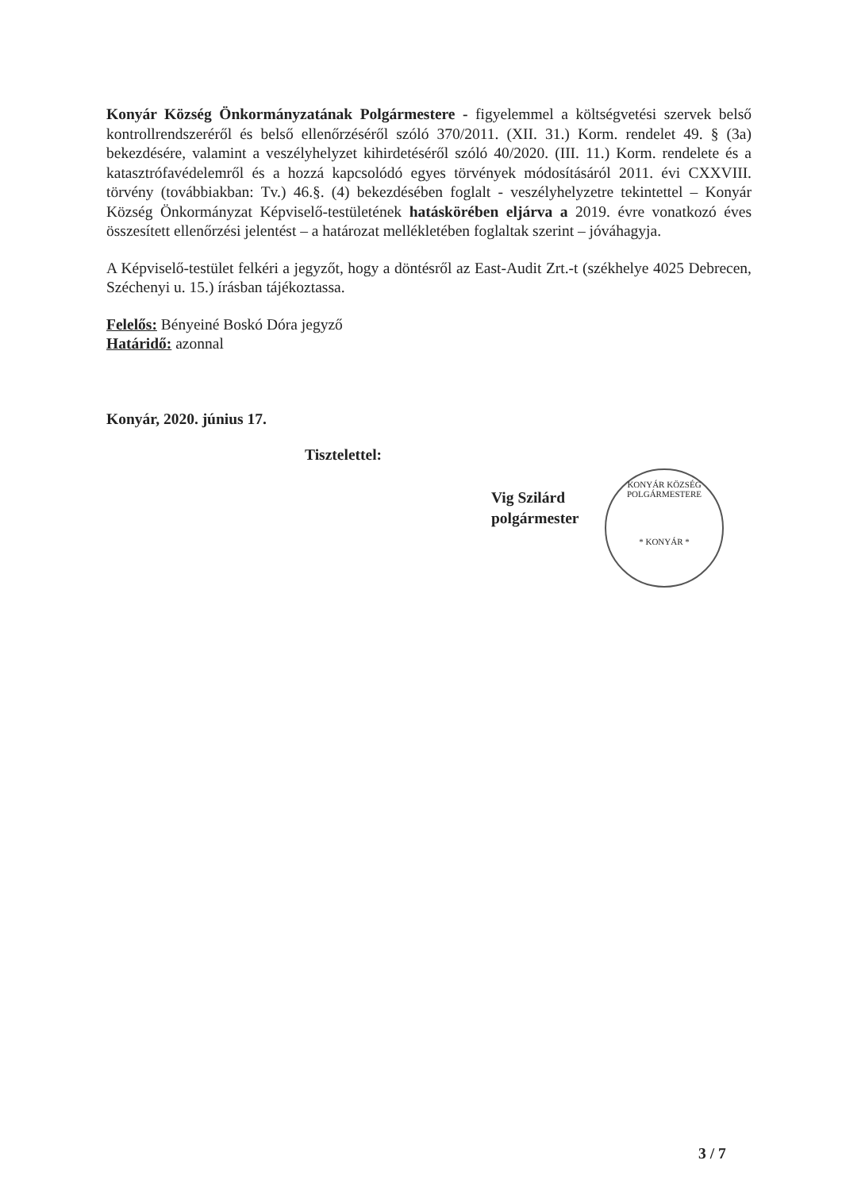Konyár Község Önkormányzatának Polgármestere - figyelemmel a költségvetési szervek belső kontrollrendszeréről és belső ellenőrzéséről szóló 370/2011. (XII. 31.) Korm. rendelet 49. § (3a) bekezdésére, valamint a veszélyhelyzet kihirdetéséről szóló 40/2020. (III. 11.) Korm. rendelete és a katasztrófavédelemről és a hozzá kapcsolódó egyes törvények módosításáról 2011. évi CXXVIII. törvény (továbbiakban: Tv.) 46.§. (4) bekezdésében foglalt - veszélyhelyzetre tekintettel – Konyár Község Önkormányzat Képviselő-testületének hatáskörében eljárva a 2019. évre vonatkozó éves összesített ellenőrzési jelentést – a határozat mellékletében foglaltak szerint – jóváhagyja.
A Képviselő-testület felkéri a jegyzőt, hogy a döntésről az East-Audit Zrt.-t (székhelye 4025 Debrecen, Széchenyi u. 15.) írásban tájékoztassa.
Felelős: Bényeiné Boskó Dóra jegyző
Határidő: azonnal
Konyár, 2020. június 17.
Tisztelettel:
Vig Szilárd
polgármester
KONYÁR KÖZSÉG POLGÁRMESTERE
* KONYÁR *
3 / 7